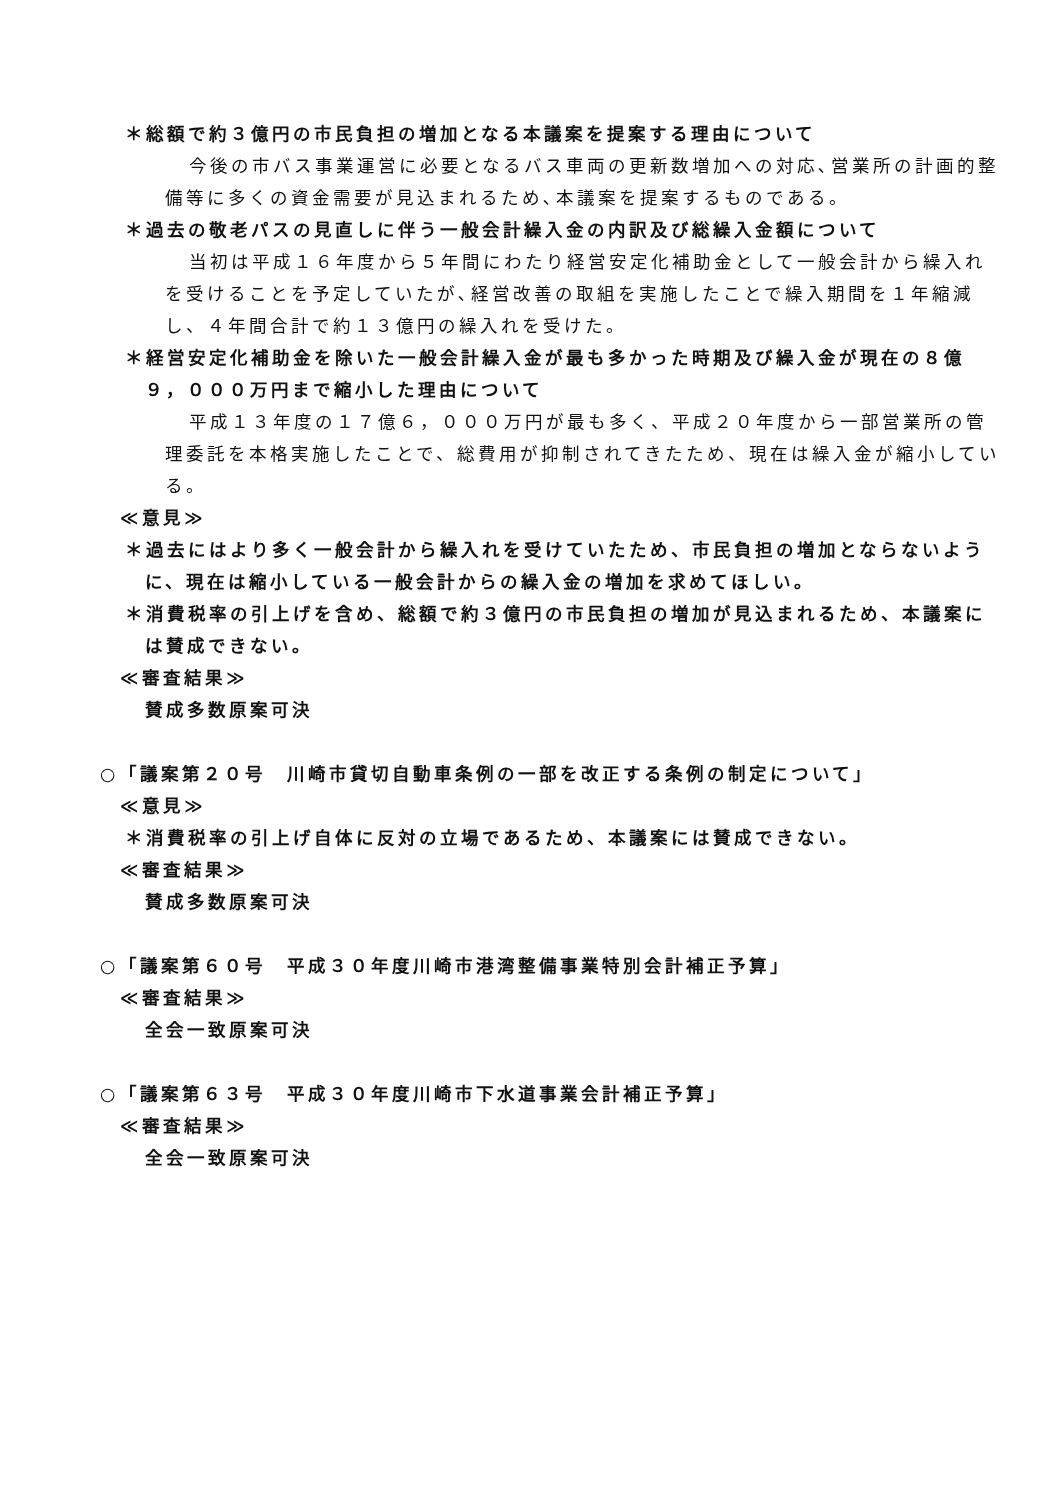＊総額で約３億円の市民負担の増加となる本議案を提案する理由について
今後の市バス事業運営に必要となるバス車両の更新数増加への対応､営業所の計画的整備等に多くの資金需要が見込まれるため､本議案を提案するものである。
＊過去の敬老パスの見直しに伴う一般会計繰入金の内訳及び総繰入金額について
当初は平成１６年度から５年間にわたり経営安定化補助金として一般会計から繰入れを受けることを予定していたが､経営改善の取組を実施したことで繰入期間を１年縮減し、４年間合計で約１３億円の繰入れを受けた。
＊経営安定化補助金を除いた一般会計繰入金が最も多かった時期及び繰入金が現在の８億９，０００万円まで縮小した理由について
平成１３年度の１７億６，０００万円が最も多く、平成２０年度から一部営業所の管理委託を本格実施したことで、総費用が抑制されてきたため、現在は繰入金が縮小している。
≪意見≫
＊過去にはより多く一般会計から繰入れを受けていたため、市民負担の増加とならないように、現在は縮小している一般会計からの繰入金の増加を求めてほしい。
＊消費税率の引上げを含め、総額で約３億円の市民負担の増加が見込まれるため、本議案には賛成できない。
≪審査結果≫
賛成多数原案可決
○「議案第２０号　川崎市貸切自動車条例の一部を改正する条例の制定について」
≪意見≫
＊消費税率の引上げ自体に反対の立場であるため、本議案には賛成できない。
≪審査結果≫
賛成多数原案可決
○「議案第６０号　平成３０年度川崎市港湾整備事業特別会計補正予算」
≪審査結果≫
全会一致原案可決
○「議案第６３号　平成３０年度川崎市下水道事業会計補正予算」
≪審査結果≫
全会一致原案可決